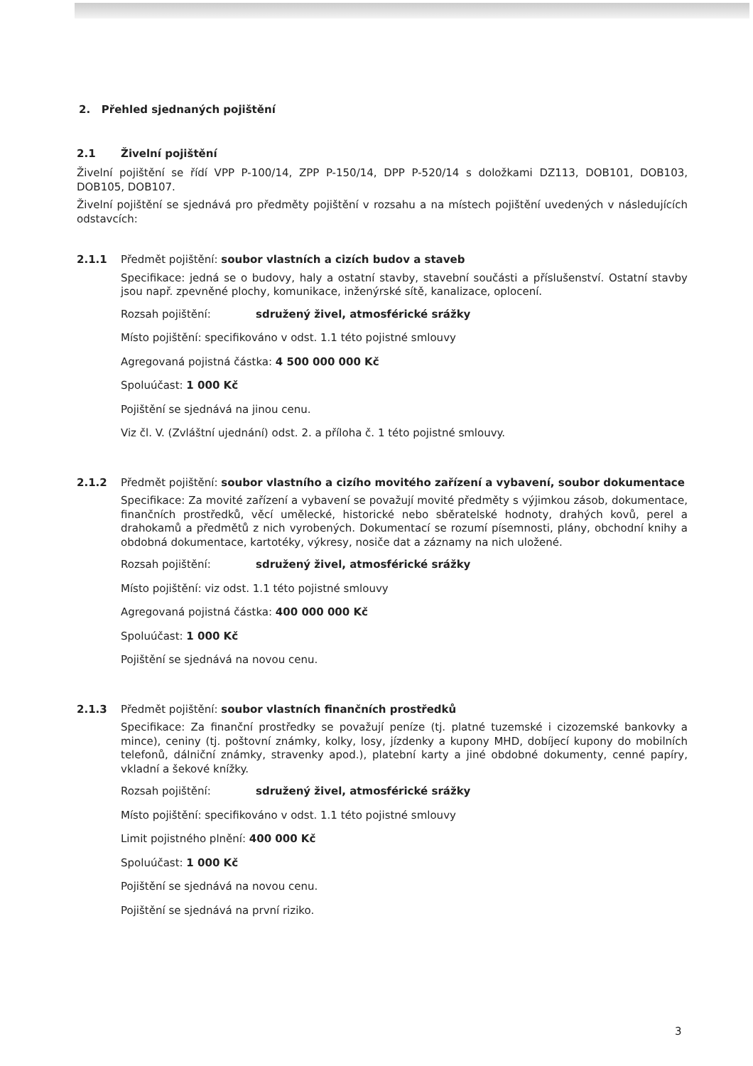2. Přehled sjednaných pojištění
2.1 Živelní pojištění
Živelní pojištění se řídí VPP P-100/14, ZPP P-150/14, DPP P-520/14 s doložkami DZ113, DOB101, DOB103, DOB105, DOB107.
Živelní pojištění se sjednává pro předměty pojištění v rozsahu a na místech pojištění uvedených v následujících odstavcích:
2.1.1 Předmět pojištění: soubor vlastních a cizích budov a staveb
Specifikace: jedná se o budovy, haly a ostatní stavby, stavební součásti a příslušenství. Ostatní stavby jsou např. zpevněné plochy, komunikace, inženýrské sítě, kanalizace, oplocení.
Rozsah pojištění: sdružený živel, atmosférické srážky
Místo pojištění: specifikováno v odst. 1.1 této pojistné smlouvy
Agregovaná pojistná částka: 4 500 000 000 Kč
Spoluúčast: 1 000 Kč
Pojištění se sjednává na jinou cenu.
Viz čl. V. (Zvláštní ujednání) odst. 2. a příloha č. 1 této pojistné smlouvy.
2.1.2 Předmět pojištění: soubor vlastního a cizího movitého zařízení a vybavení, soubor dokumentace
Specifikace: Za movité zařízení a vybavení se považují movité předměty s výjimkou zásob, dokumentace, finančních prostředků, věcí umělecké, historické nebo sběratelské hodnoty, drahých kovů, perel a drahokamů a předmětů z nich vyrobených. Dokumentací se rozumí písemnosti, plány, obchodní knihy a obdobná dokumentace, kartotéky, výkresy, nosiče dat a záznamy na nich uložené.
Rozsah pojištění: sdružený živel, atmosférické srážky
Místo pojištění: viz odst. 1.1 této pojistné smlouvy
Agregovaná pojistná částka: 400 000 000 Kč
Spoluúčast: 1 000 Kč
Pojištění se sjednává na novou cenu.
2.1.3 Předmět pojištění: soubor vlastních finančních prostředků
Specifikace: Za finanční prostředky se považují peníze (tj. platné tuzemské i cizozemské bankovky a mince), ceniny (tj. poštovní známky, kolky, losy, jízdenky a kupony MHD, dobíjecí kupony do mobilních telefonů, dálniční známky, stravenky apod.), platební karty a jiné obdobné dokumenty, cenné papíry, vkladní a šekové knížky.
Rozsah pojištění: sdružený živel, atmosférické srážky
Místo pojištění: specifikováno v odst. 1.1 této pojistné smlouvy
Limit pojistného plnění: 400 000 Kč
Spoluúčast: 1 000 Kč
Pojištění se sjednává na novou cenu.
Pojištění se sjednává na první riziko.
3